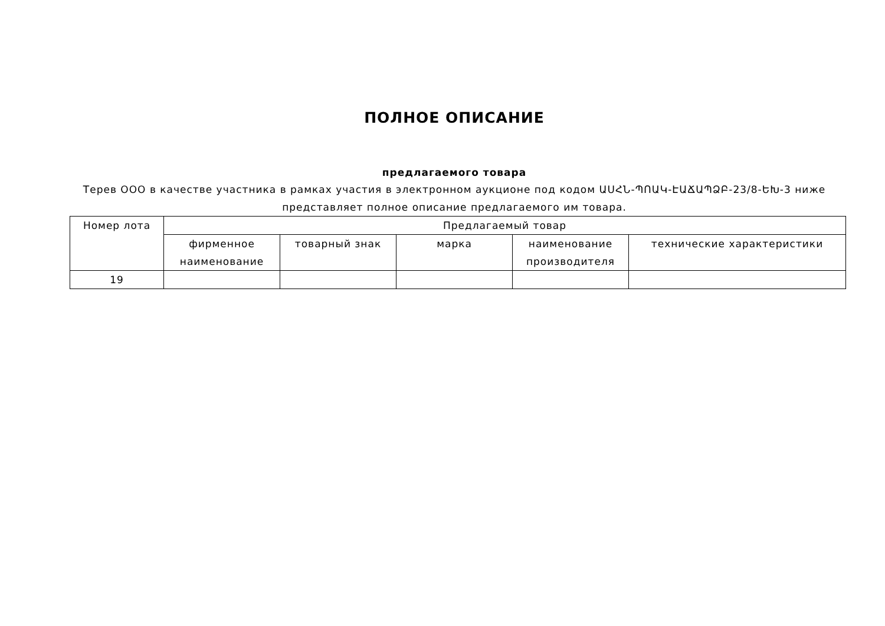ПОЛНОЕ ОПИСАНИЕ
предлагаемого товара
Терев ООО в качестве участника в рамках участия в электронном аукционе под кодом ԱՍՀՆ-ՊՈԱԿ-ԷԱՃԱՊՁԲ-23/8-ԵԽ-3 ниже представляет полное описание предлагаемого им товара.
| Номер лота | Предлагаемый товар | | | | |
| --- | --- | --- | --- | --- | --- |
| | фирменное наименование | товарный знак | марка | наименование производителя | технические характеристики |
| 19 | | | | | |